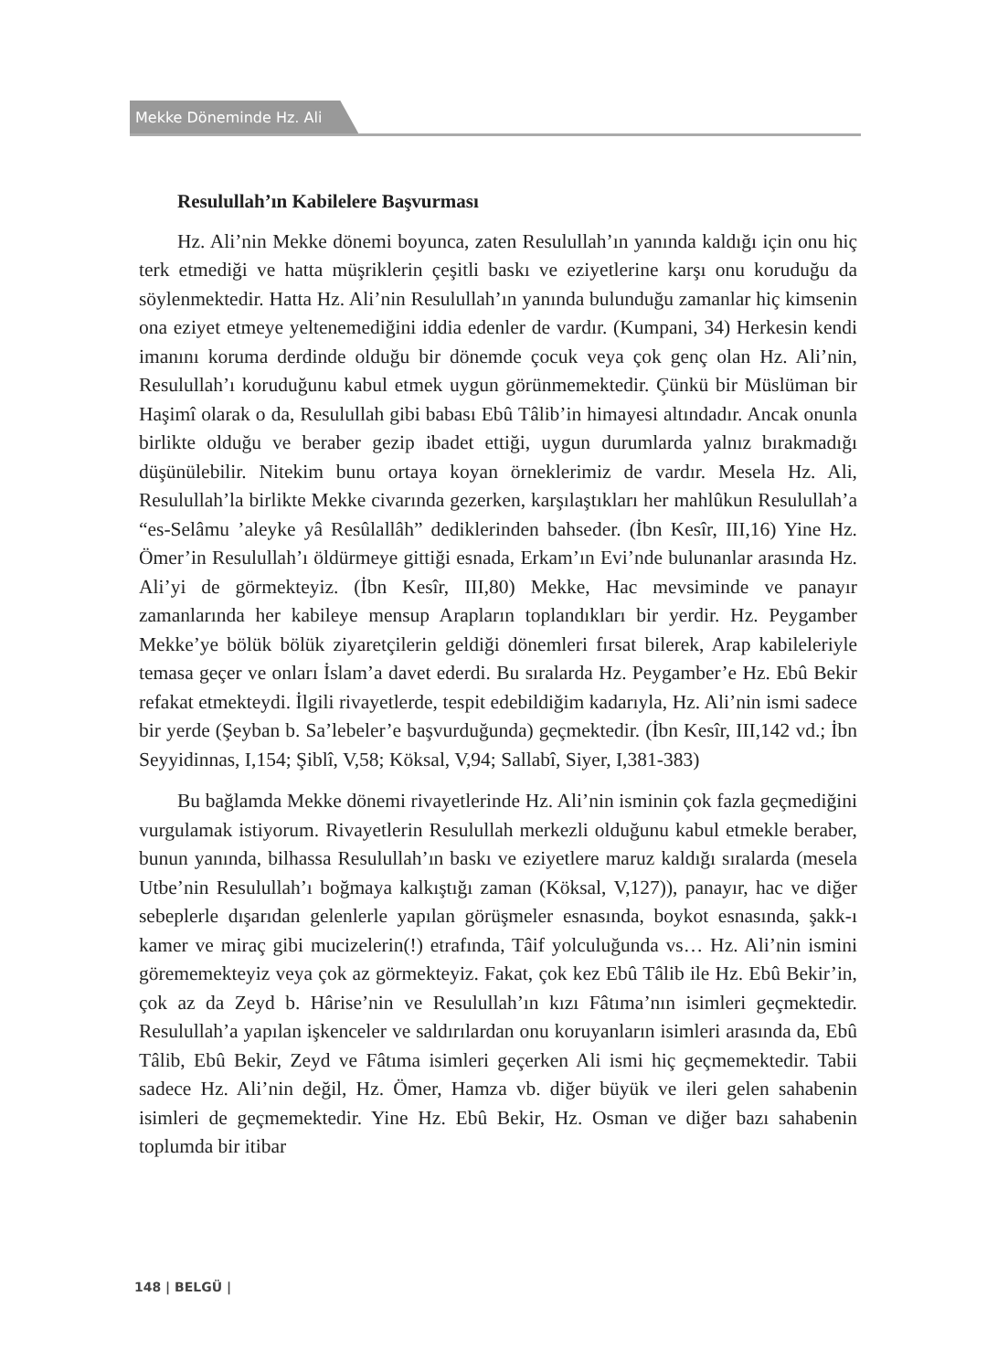Mekke Döneminde Hz. Ali
Resulullah’ın Kabilelere Başvurması
Hz. Ali’nin Mekke dönemi boyunca, zaten Resulullah’ın yanında kaldığı için onu hiç terk etmediği ve hatta müşriklerin çeşitli baskı ve eziyetlerine karşı onu koruduğu da söylenmektedir. Hatta Hz. Ali’nin Resulullah’ın yanında bulunduğu zamanlar hiç kimsenin ona eziyet etmeye yeltenemediğini iddia edenler de vardır. (Kumpani, 34) Herkesin kendi imanını koruma derdinde olduğu bir dönemde çocuk veya çok genç olan Hz. Ali’nin, Resulullah’ı koruduğunu kabul etmek uygun görünmemektedir. Çünkü bir Müslüman bir Haşimî olarak o da, Resulullah gibi babası Ebû Tâlib’in himayesi altındadır. Ancak onunla birlikte olduğu ve beraber gezip ibadet ettiği, uygun durumlarda yalnız bırakmadığı düşünülebilir. Nitekim bunu ortaya koyan örneklerimiz de vardır. Mesela Hz. Ali, Resulullah’la birlikte Mekke civarında gezerken, karşılaştıkları her mahlûkun Resulullah’a “es-Selâmu ’aleyke yâ Resûlallâh” dediklerinden bahseder. (İbn Kesîr, III,16) Yine Hz. Ömer’in Resulullah’ı öldürmeye gittiği esnada, Erkam’ın Evi’nde bulunanlar arasında Hz. Ali’yi de görmekteyiz. (İbn Kesîr, III,80) Mekke, Hac mevsiminde ve panayır zamanlarında her kabileye mensup Arapların toplandıkları bir yerdir. Hz. Peygamber Mekke’ye bölük bölük ziyaretçilerin geldiği dönemleri fırsat bilerek, Arap kabileleriyle temasa geçer ve onları İslam’a davet ederdi. Bu sıralarda Hz. Peygamber’e Hz. Ebû Bekir refakat etmekteydi. İlgili rivayetlerde, tespit edebildiğim kadarıyla, Hz. Ali’nin ismi sadece bir yerde (Şeyban b. Sa’lebeler’e başvurduğunda) geçmektedir. (İbn Kesîr, III,142 vd.; İbn Seyyidinnas, I,154; Şiblî, V,58; Köksal, V,94; Sallabî, Siyer, I,381-383)
Bu bağlamda Mekke dönemi rivayetlerinde Hz. Ali’nin isminin çok fazla geçmediğini vurgulamak istiyorum. Rivayetlerin Resulullah merkezli olduğunu kabul etmekle beraber, bunun yanında, bilhassa Resulullah’ın baskı ve eziyetlere maruz kaldığı sıralarda (mesela Utbe’nin Resulullah’ı boğmaya kalkıştığı zaman (Köksal, V,127)), panayır, hac ve diğer sebeplerle dışarıdan gelenlerle yapılan görüşmeler esnasında, boykot esnasında, şakk-ı kamer ve miraç gibi mucizelerin(!) etrafında, Tâif yolculuğunda vs… Hz. Ali’nin ismini görememekteyiz veya çok az görmekteyiz. Fakat, çok kez Ebû Tâlib ile Hz. Ebû Bekir’in, çok az da Zeyd b. Hârise’nin ve Resulullah’ın kızı Fâtıma’nın isimleri geçmektedir. Resulullah’a yapılan işkenceler ve saldırılardan onu koruyanların isimleri arasında da, Ebû Tâlib, Ebû Bekir, Zeyd ve Fâtıma isimleri geçerken Ali ismi hiç geçmemektedir. Tabii sadece Hz. Ali’nin değil, Hz. Ömer, Hamza vb. diğer büyük ve ileri gelen sahabenin isimleri de geçmemektedir. Yine Hz. Ebû Bekir, Hz. Osman ve diğer bazı sahabenin toplumda bir itibar
148 | BELGÜ |